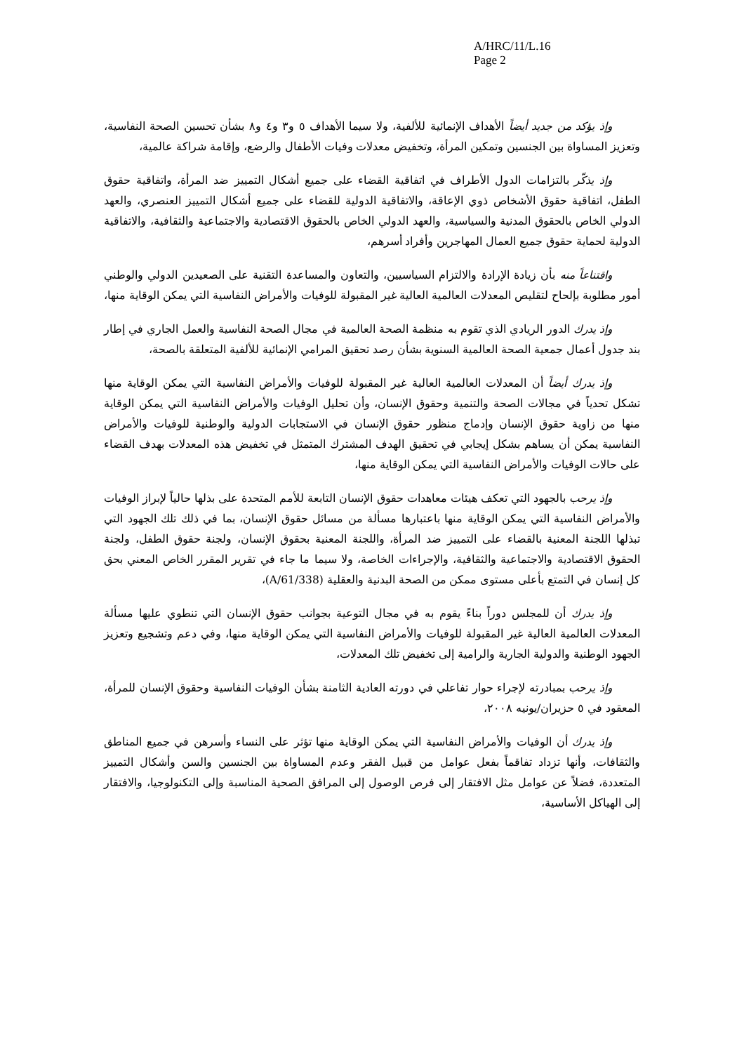A/HRC/11/L.16
Page 2
وإذ يؤكد من جديد أيضاً الأهداف الإنمائية للألفية، ولا سيما الأهداف ٥ و٣ و٤ و٨ بشأن تحسين الصحة النفاسية، وتعزيز المساواة بين الجنسين وتمكين المرأة، وتخفيض معدلات وفيات الأطفال والرضع، وإقامة شراكة عالمية،
وإذ يذكّر بالتزامات الدول الأطراف في اتفاقية القضاء على جميع أشكال التمييز ضد المرأة، واتفاقية حقوق الطفل، اتفاقية حقوق الأشخاص ذوي الإعاقة، والاتفاقية الدولية للقضاء على جميع أشكال التمييز العنصري، والعهد الدولي الخاص بالحقوق المدنية والسياسية، والعهد الدولي الخاص بالحقوق الاقتصادية والاجتماعية والثقافية، والاتفاقية الدولية لحماية حقوق جميع العمال المهاجرين وأفراد أسرهم،
واقتناعاً منه بأن زيادة الإرادة والالتزام السياسيين، والتعاون والمساعدة التقنية على الصعيدين الدولي والوطني أمور مطلوبة بإلحاح لتقليص المعدلات العالمية العالية غير المقبولة للوفيات والأمراض النفاسية التي يمكن الوقاية منها،
وإذ يدرك الدور الريادي الذي تقوم به منظمة الصحة العالمية في مجال الصحة النفاسية والعمل الجاري في إطار بند جدول أعمال جمعية الصحة العالمية السنوية بشأن رصد تحقيق المرامي الإنمائية للألفية المتعلقة بالصحة،
وإذ يدرك أيضاً أن المعدلات العالمية العالية غير المقبولة للوفيات والأمراض النفاسية التي يمكن الوقاية منها تشكل تحدياً في مجالات الصحة والتنمية وحقوق الإنسان، وأن تحليل الوفيات والأمراض النفاسية التي يمكن الوقاية منها من زاوية حقوق الإنسان وإدماج منظور حقوق الإنسان في الاستجابات الدولية والوطنية للوفيات والأمراض النفاسية يمكن أن يساهم بشكل إيجابي في تحقيق الهدف المشترك المتمثل في تخفيض هذه المعدلات بهدف القضاء على حالات الوفيات والأمراض النفاسية التي يمكن الوقاية منها،
وإذ يرحب بالجهود التي تعكف هيئات معاهدات حقوق الإنسان التابعة للأمم المتحدة على بذلها حالياً لإبراز الوفيات والأمراض النفاسية التي يمكن الوقاية منها باعتبارها مسألة من مسائل حقوق الإنسان، بما في ذلك تلك الجهود التي تبذلها اللجنة المعنية بالقضاء على التمييز ضد المرأة، واللجنة المعنية بحقوق الإنسان، ولجنة حقوق الطفل، ولجنة الحقوق الاقتصادية والاجتماعية والثقافية، والإجراءات الخاصة، ولا سيما ما جاء في تقرير المقرر الخاص المعني بحق كل إنسان في التمتع بأعلى مستوى ممكن من الصحة البدنية والعقلية (A/61/338)،
وإذ يدرك أن للمجلس دوراً بناءً يقوم به في مجال التوعية بجوانب حقوق الإنسان التي تنطوي عليها مسألة المعدلات العالمية العالية غير المقبولة للوفيات والأمراض النفاسية التي يمكن الوقاية منها، وفي دعم وتشجيع وتعزيز الجهود الوطنية والدولية الجارية والرامية إلى تخفيض تلك المعدلات،
وإذ يرحب بمبادرته لإجراء حوار تفاعلي في دورته العادية الثامنة بشأن الوفيات النفاسية وحقوق الإنسان للمرأة، المعقود في ٥ حزيران/يونيه ٢٠٠٨،
وإذ يدرك أن الوفيات والأمراض النفاسية التي يمكن الوقاية منها تؤثر على النساء وأسرهن في جميع المناطق والثقافات، وأنها تزداد تفاقماً بفعل عوامل من قبيل الفقر وعدم المساواة بين الجنسين والسن وأشكال التمييز المتعددة، فضلاً عن عوامل مثل الافتقار إلى فرص الوصول إلى المرافق الصحية المناسبة وإلى التكنولوجيا، والافتقار إلى الهياكل الأساسية،